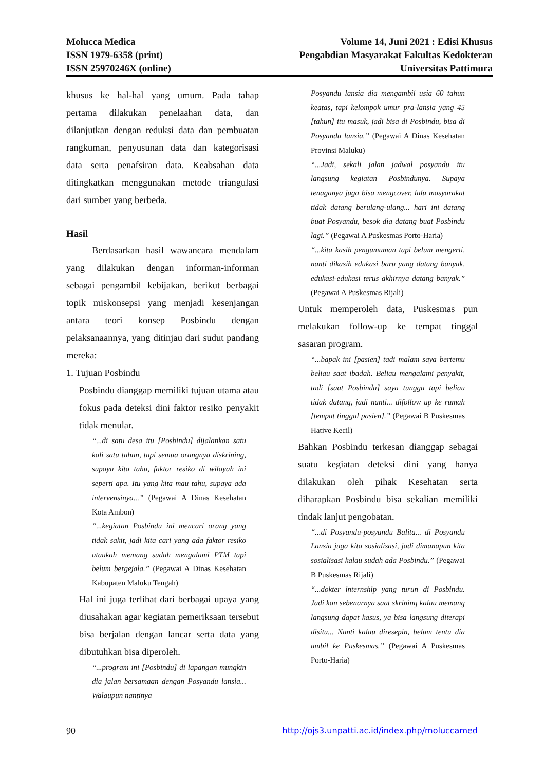Molucca Medica
ISSN 1979-6358 (print)
ISSN 25970246X (online)
Volume 14, Juni 2021 : Edisi Khusus
Pengabdian Masyarakat Fakultas Kedokteran
Universitas Pattimura
khusus ke hal-hal yang umum. Pada tahap pertama dilakukan penelaahan data, dan dilanjutkan dengan reduksi data dan pembuatan rangkuman, penyusunan data dan kategorisasi data serta penafsiran data. Keabsahan data ditingkatkan menggunakan metode triangulasi dari sumber yang berbeda.
Hasil
Berdasarkan hasil wawancara mendalam yang dilakukan dengan informan-informan sebagai pengambil kebijakan, berikut berbagai topik miskonsepsi yang menjadi kesenjangan antara teori konsep Posbindu dengan pelaksanaannya, yang ditinjau dari sudut pandang mereka:
1. Tujuan Posbindu
Posbindu dianggap memiliki tujuan utama atau fokus pada deteksi dini faktor resiko penyakit tidak menular.
“...di satu desa itu [Posbindu] dijalankan satu kali satu tahun, tapi semua orangnya diskrining, supaya kita tahu, faktor resiko di wilayah ini seperti apa. Itu yang kita mau tahu, supaya ada intervensinya...” (Pegawai A Dinas Kesehatan Kota Ambon)
“...kegiatan Posbindu ini mencari orang yang tidak sakit, jadi kita cari yang ada faktor resiko ataukah memang sudah mengalami PTM tapi belum bergejala.” (Pegawai A Dinas Kesehatan Kabupaten Maluku Tengah)
Hal ini juga terlihat dari berbagai upaya yang diusahakan agar kegiatan pemeriksaan tersebut bisa berjalan dengan lancar serta data yang dibutuhkan bisa diperoleh.
“...program ini [Posbindu] di lapangan mungkin dia jalan bersamaan dengan Posyandu lansia... Walaupun nantinya
Posyandu lansia dia mengambil usia 60 tahun keatas, tapi kelompok umur pra-lansia yang 45 [tahun] itu masuk, jadi bisa di Posbindu, bisa di Posyandu lansia.” (Pegawai A Dinas Kesehatan Provinsi Maluku)
“...Jadi, sekali jalan jadwal posyandu itu langsung kegiatan Posbindunya. Supaya tenaganya juga bisa mengcover, lalu masyarakat tidak datang berulang-ulang... hari ini datang buat Posyandu, besok dia datang buat Posbindu lagi.” (Pegawai A Puskesmas Porto-Haria)
“...kita kasih pengumuman tapi belum mengerti, nanti dikasih edukasi baru yang datang banyak, edukasi-edukasi terus akhirnya datang banyak.” (Pegawai A Puskesmas Rijali)
Untuk memperoleh data, Puskesmas pun melakukan follow-up ke tempat tinggal sasaran program.
“...bapak ini [pasien] tadi malam saya bertemu beliau saat ibadah. Beliau mengalami penyakit, tadi [saat Posbindu] saya tunggu tapi beliau tidak datang, jadi nanti... difollow up ke rumah [tempat tinggal pasien].” (Pegawai B Puskesmas Hative Kecil)
Bahkan Posbindu terkesan dianggap sebagai suatu kegiatan deteksi dini yang hanya dilakukan oleh pihak Kesehatan serta diharapkan Posbindu bisa sekalian memiliki tindak lanjut pengobatan.
“...di Posyandu-posyandu Balita... di Posyandu Lansia juga kita sosialisasi, jadi dimanapun kita sosialisasi kalau sudah ada Posbindu.” (Pegawai B Puskesmas Rijali)
“...dokter internship yang turun di Posbindu. Jadi kan sebenarnya saat skrining kalau memang langsung dapat kasus, ya bisa langsung diterapi disitu... Nanti kalau diresepin, belum tentu dia ambil ke Puskesmas.” (Pegawai A Puskesmas Porto-Haria)
90 http://ojs3.unpatti.ac.id/index.php/moluccamed